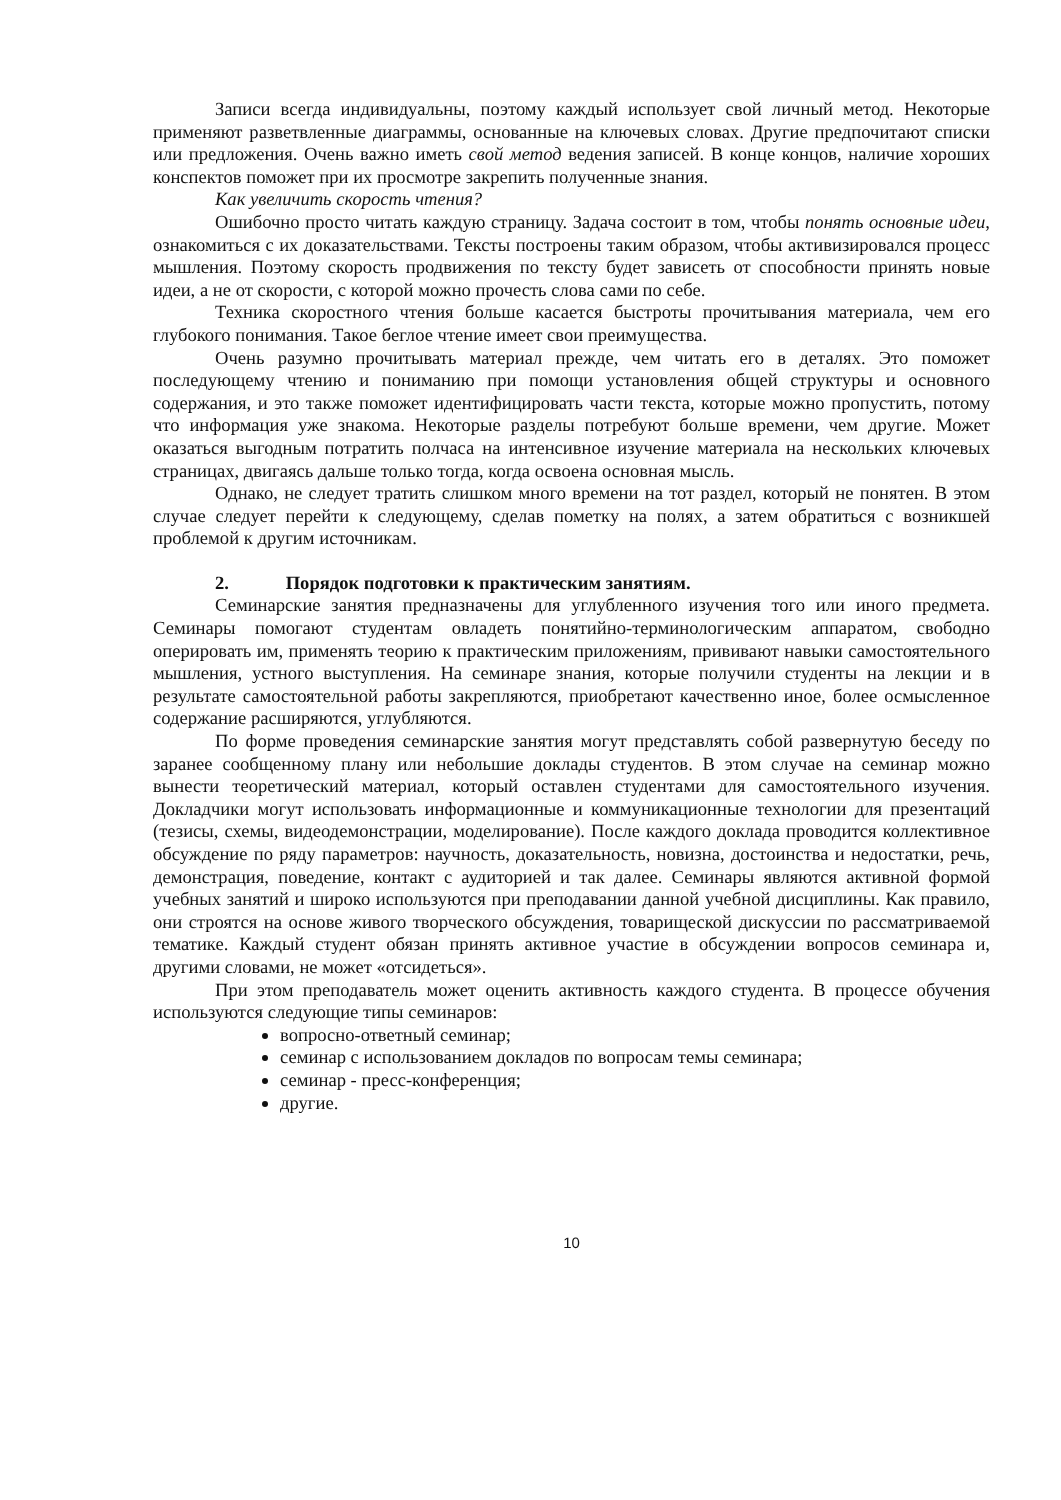Записи всегда индивидуальны, поэтому каждый использует свой личный метод. Некоторые применяют разветвленные диаграммы, основанные на ключевых словах. Другие предпочитают списки или предложения. Очень важно иметь свой метод ведения записей. В конце концов, наличие хороших конспектов поможет при их просмотре закрепить полученные знания.
Как увеличить скорость чтения?
Ошибочно просто читать каждую страницу. Задача состоит в том, чтобы понять основные идеи, ознакомиться с их доказательствами. Тексты построены таким образом, чтобы активизировался процесс мышления. Поэтому скорость продвижения по тексту будет зависеть от способности принять новые идеи, а не от скорости, с которой можно прочесть слова сами по себе.
Техника скоростного чтения больше касается быстроты прочитывания материала, чем его глубокого понимания. Такое беглое чтение имеет свои преимущества.
Очень разумно прочитывать материал прежде, чем читать его в деталях. Это поможет последующему чтению и пониманию при помощи установления общей структуры и основного содержания, и это также поможет идентифицировать части текста, которые можно пропустить, потому что информация уже знакома. Некоторые разделы потребуют больше времени, чем другие. Может оказаться выгодным потратить полчаса на интенсивное изучение материала на нескольких ключевых страницах, двигаясь дальше только тогда, когда освоена основная мысль.
Однако, не следует тратить слишком много времени на тот раздел, который не понятен. В этом случае следует перейти к следующему, сделав пометку на полях, а затем обратиться с возникшей проблемой к другим источникам.
2. Порядок подготовки к практическим занятиям.
Семинарские занятия предназначены для углубленного изучения того или иного предмета. Семинары помогают студентам овладеть понятийно-терминологическим аппаратом, свободно оперировать им, применять теорию к практическим приложениям, прививают навыки самостоятельного мышления, устного выступления. На семинаре знания, которые получили студенты на лекции и в результате самостоятельной работы закрепляются, приобретают качественно иное, более осмысленное содержание расширяются, углубляются.
По форме проведения семинарские занятия могут представлять собой развернутую беседу по заранее сообщенному плану или небольшие доклады студентов. В этом случае на семинар можно вынести теоретический материал, который оставлен студентами для самостоятельного изучения. Докладчики могут использовать информационные и коммуникационные технологии для презентаций (тезисы, схемы, видеодемонстрации, моделирование). После каждого доклада проводится коллективное обсуждение по ряду параметров: научность, доказательность, новизна, достоинства и недостатки, речь, демонстрация, поведение, контакт с аудиторией и так далее. Семинары являются активной формой учебных занятий и широко используются при преподавании данной учебной дисциплины. Как правило, они строятся на основе живого творческого обсуждения, товарищеской дискуссии по рассматриваемой тематике. Каждый студент обязан принять активное участие в обсуждении вопросов семинара и, другими словами, не может «отсидеться».
При этом преподаватель может оценить активность каждого студента. В процессе обучения используются следующие типы семинаров:
вопросно-ответный семинар;
семинар с использованием докладов по вопросам темы семинара;
семинар - пресс-конференция;
другие.
10